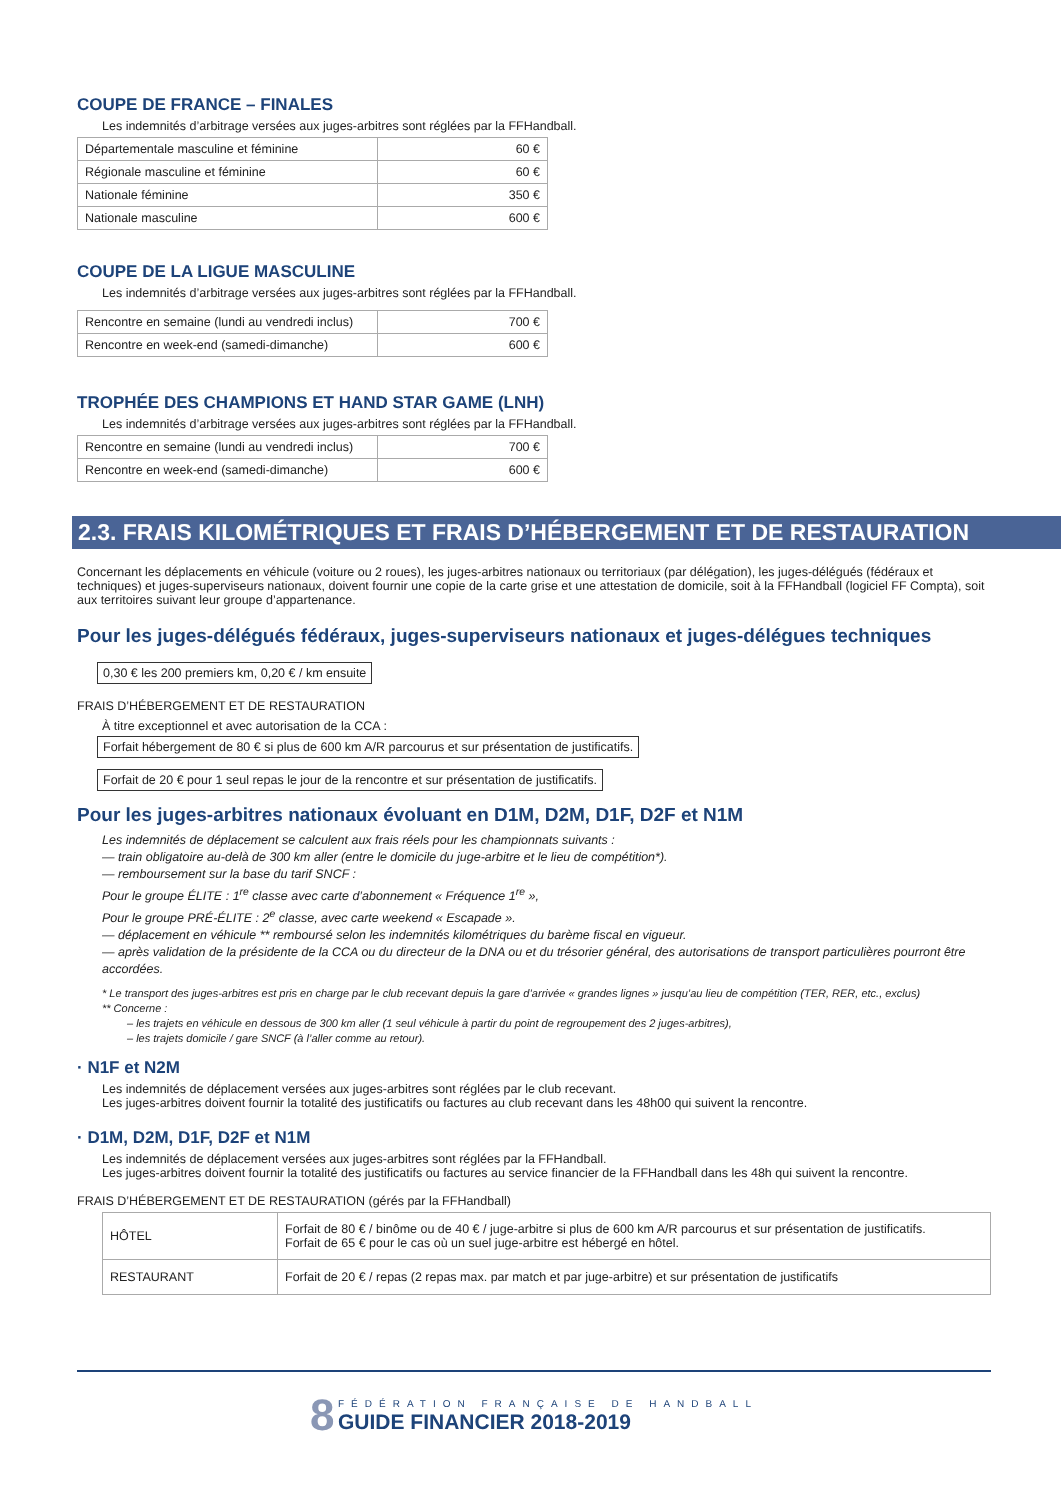COUPE DE FRANCE – FINALES
Les indemnités d’arbitrage versées aux juges-arbitres sont réglées par la FFHandball.
| Départementale masculine et féminine | 60 € |
| Régionale masculine et féminine | 60 € |
| Nationale féminine | 350 € |
| Nationale masculine | 600 € |
COUPE DE LA LIGUE MASCULINE
Les indemnités d’arbitrage versées aux juges-arbitres sont réglées par la FFHandball.
| Rencontre en semaine (lundi au vendredi inclus) | 700 € |
| Rencontre en week-end (samedi-dimanche) | 600 € |
TROPHÉE DES CHAMPIONS ET HAND STAR GAME (LNH)
Les indemnités d’arbitrage versées aux juges-arbitres sont réglées par la FFHandball.
| Rencontre en semaine (lundi au vendredi inclus) | 700 € |
| Rencontre en week-end (samedi-dimanche) | 600 € |
2.3. FRAIS KILOMÉTRIQUES ET FRAIS D’HÉBERGEMENT ET DE RESTAURATION
Concernant les déplacements en véhicule (voiture ou 2 roues), les juges-arbitres nationaux ou territoriaux (par délégation), les juges-délégués (fédéraux et techniques) et juges-superviseurs nationaux, doivent fournir une copie de la carte grise et une attestation de domicile, soit à la FFHandball (logiciel FF Compta), soit aux territoires suivant leur groupe d’appartenance.
Pour les juges-délégués fédéraux, juges-superviseurs nationaux et juges-délégues techniques
0,30 € les 200 premiers km, 0,20 € / km ensuite
FRAIS D’HÉBERGEMENT ET DE RESTAURATION
À titre exceptionnel et avec autorisation de la CCA :
Forfait hébergement de 80 € si plus de 600 km A/R parcourus et sur présentation de justificatifs.
Forfait de 20 € pour 1 seul repas le jour de la rencontre et sur présentation de justificatifs.
Pour les juges-arbitres nationaux évoluant en D1M, D2M, D1F, D2F et N1M
Les indemnités de déplacement se calculent aux frais réels pour les championnats suivants :
— train obligatoire au-delà de 300 km aller (entre le domicile du juge-arbitre et le lieu de compétition*).
— remboursement sur la base du tarif SNCF :
Pour le groupe ÉLITE : 1<sup>re</sup> classe avec carte d’abonnement « Fréquence 1<sup>re</sup> »,
Pour le groupe PRÉ-ÉLITE : 2<sup>e</sup> classe, avec carte weekend « Escapade ».
— déplacement en véhicule ** remboursé selon les indemnités kilométriques du barème fiscal en vigueur.
— après validation de la présidente de la CCA ou du directeur de la DNA ou et du trésorier général, des autorisations de transport particulières pourront être accordées.
* Le transport des juges-arbitres est pris en charge par le club recevant depuis la gare d’arrivée « grandes lignes » jusqu’au lieu de compétition (TER, RER, etc., exclus)
** Concerne :
– les trajets en véhicule en dessous de 300 km aller (1 seul véhicule à partir du point de regroupement des 2 juges-arbitres),
– les trajets domicile / gare SNCF (à l’aller comme au retour).
· N1F et N2M
Les indemnités de déplacement versées aux juges-arbitres sont réglées par le club recevant.
Les juges-arbitres doivent fournir la totalité des justificatifs ou factures au club recevant dans les 48h00 qui suivent la rencontre.
· D1M, D2M, D1F, D2F et N1M
Les indemnités de déplacement versées aux juges-arbitres sont réglées par la FFHandball.
Les juges-arbitres doivent fournir la totalité des justificatifs ou factures au service financier de la FFHandball dans les 48h qui suivent la rencontre.
FRAIS D’HÉBERGEMENT ET DE RESTAURATION (gérés par la FFHandball)
| HÔTEL | Forfait de 80 € / binôme ou de 40 € / juge-arbitre si plus de 600 km A/R parcourus et sur présentation de justificatifs. Forfait de 65 € pour le cas où un suel juge-arbitre est hébergé en hôtel. |
| RESTAURANT | Forfait de 20 € / repas (2 repas max. par match et par juge-arbitre) et sur présentation de justificatifs |
8 FÉDÉRATION FRANÇAISE DE HANDBALL
GUIDE FINANCIER 2018-2019